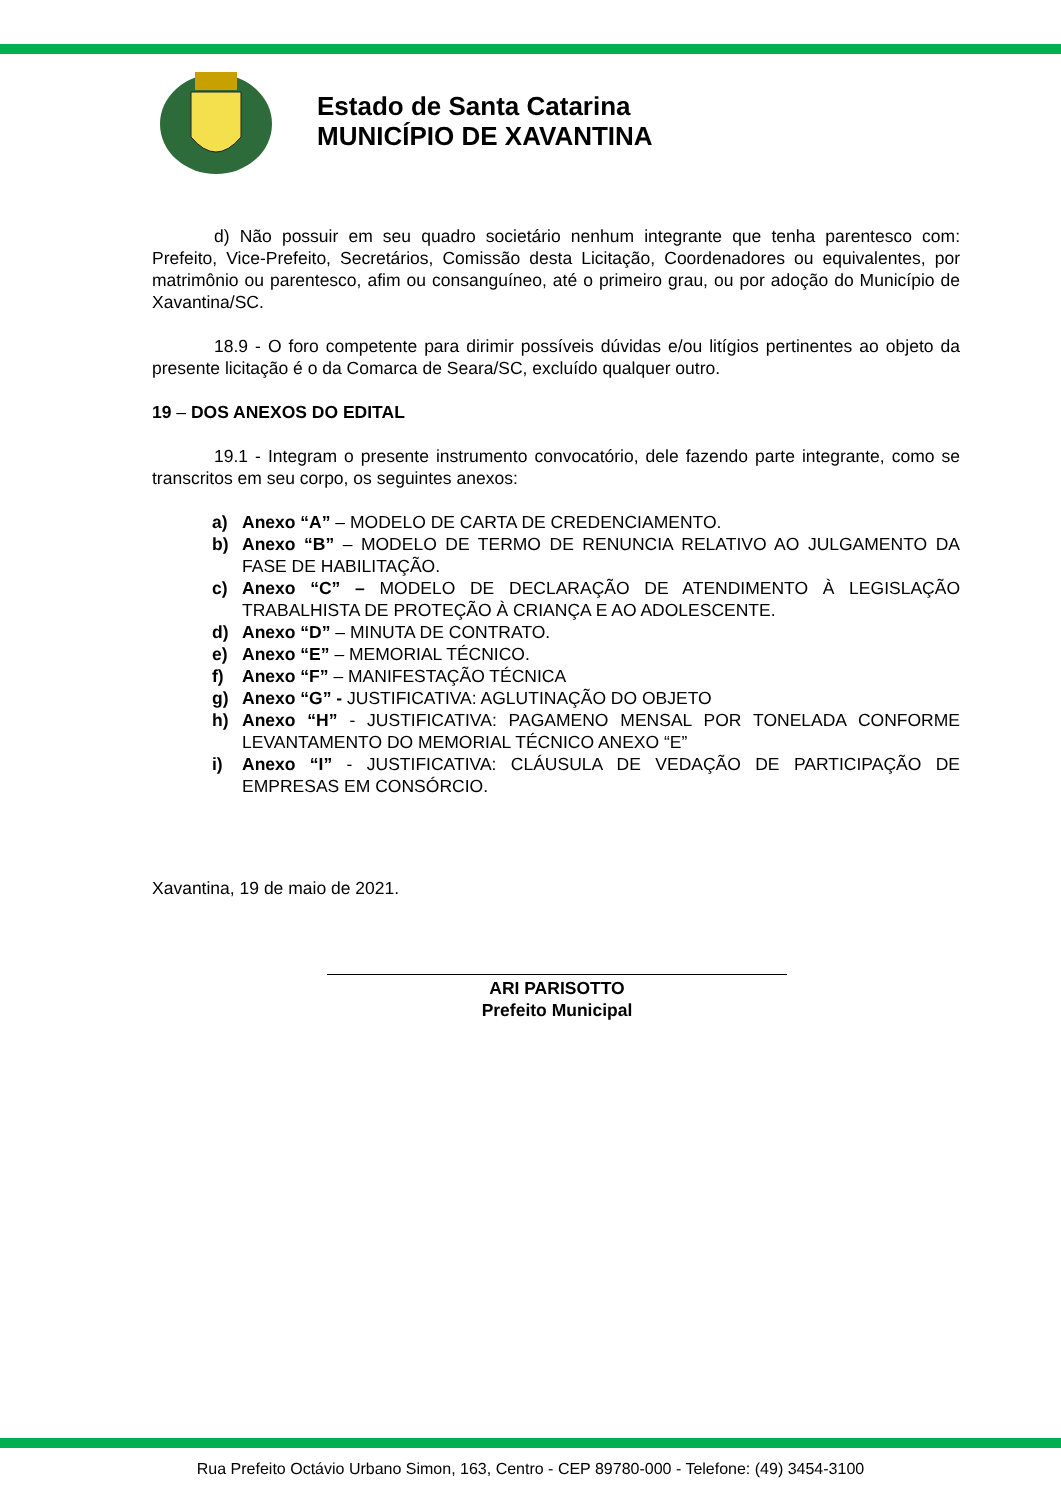Estado de Santa Catarina
MUNICÍPIO DE XAVANTINA
d) Não possuir em seu quadro societário nenhum integrante que tenha parentesco com: Prefeito, Vice-Prefeito, Secretários, Comissão desta Licitação, Coordenadores ou equivalentes, por matrimônio ou parentesco, afim ou consanguíneo, até o primeiro grau, ou por adoção do Município de Xavantina/SC.
18.9 - O foro competente para dirimir possíveis dúvidas e/ou litígios pertinentes ao objeto da presente licitação é o da Comarca de Seara/SC, excluído qualquer outro.
19 – DOS ANEXOS DO EDITAL
19.1 - Integram o presente instrumento convocatório, dele fazendo parte integrante, como se transcritos em seu corpo, os seguintes anexos:
a) Anexo “A” – MODELO DE CARTA DE CREDENCIAMENTO.
b) Anexo “B” – MODELO DE TERMO DE RENUNCIA RELATIVO AO JULGAMENTO DA FASE DE HABILITAÇÃO.
c) Anexo “C” – MODELO DE DECLARAÇÃO DE ATENDIMENTO À LEGISLAÇÃO TRABALHISTA DE PROTEÇÃO À CRIANÇA E AO ADOLESCENTE.
d) Anexo “D” – MINUTA DE CONTRATO.
e) Anexo “E” – MEMORIAL TÉCNICO.
f) Anexo “F” – MANIFESTAÇÃO TÉCNICA
g) Anexo “G” - JUSTIFICATIVA: AGLUTINAÇÃO DO OBJETO
h) Anexo “H” - JUSTIFICATIVA: PAGAMENO MENSAL POR TONELADA CONFORME LEVANTAMENTO DO MEMORIAL TÉCNICO ANEXO “E”
i) Anexo “I” - JUSTIFICATIVA: CLÁUSULA DE VEDAÇÃO DE PARTICIPAÇÃO DE EMPRESAS EM CONSÓRCIO.
Xavantina, 19 de maio de 2021.
ARI PARISOTTO
Prefeito Municipal
Rua Prefeito Octávio Urbano Simon, 163, Centro - CEP 89780-000 - Telefone: (49) 3454-3100